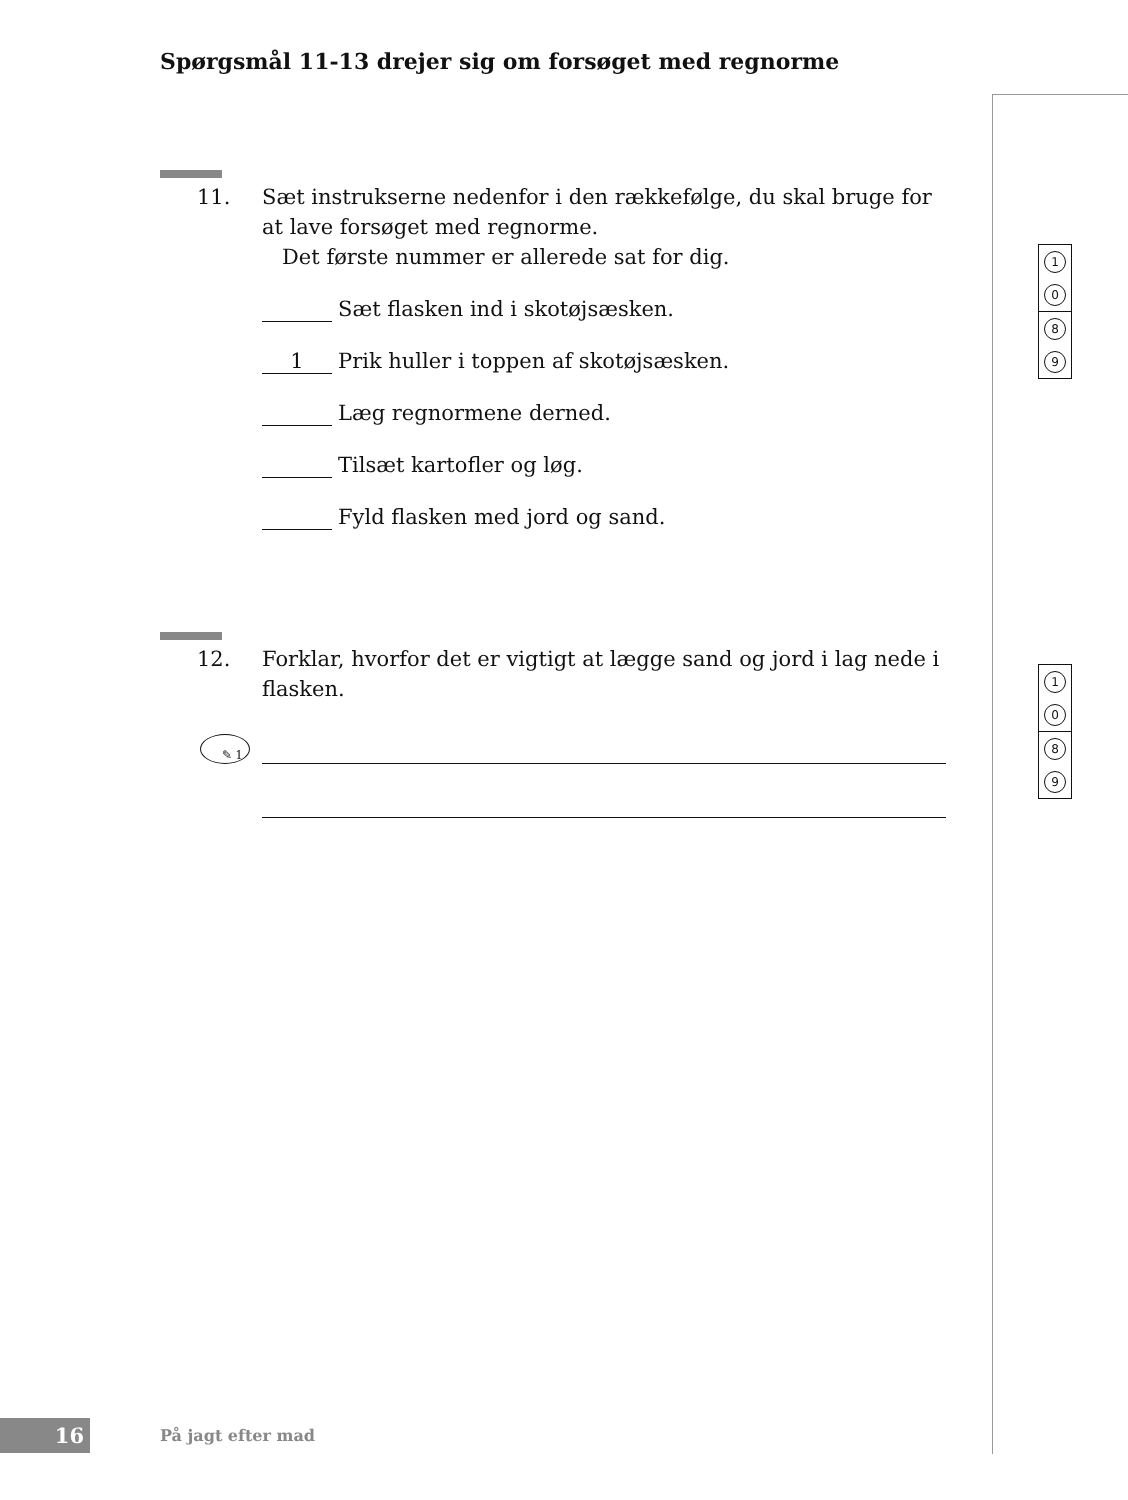Spørgsmål 11-13 drejer sig om forsøget med regnorme
11. Sæt instrukserne nedenfor i den rækkefølge, du skal bruge for at lave forsøget med regnorme.
Det første nummer er allerede sat for dig.
Sæt flasken ind i skotøjsæsken.
1 Prik huller i toppen af skotøjsæsken.
Læg regnormene derned.
Tilsæt kartofler og løg.
Fyld flasken med jord og sand.
12. Forklar, hvorfor det er vigtigt at lægge sand og jord i lag nede i flasken.
✎ 1
1
0
8
9
1
0
8
9
16
På jagt efter mad